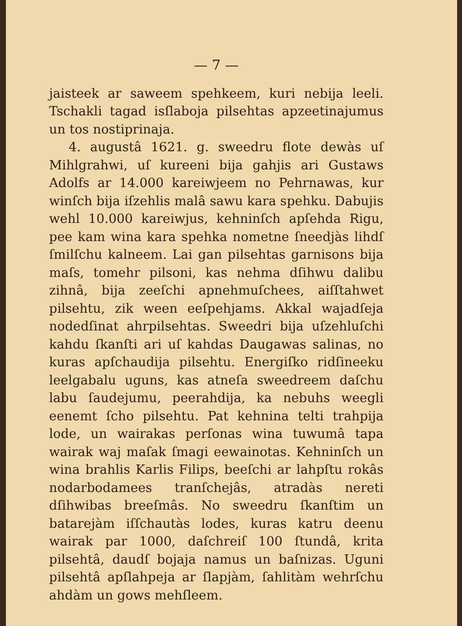— 7 —
jaisteek ar saweem spehkeem, kuri nebija leeli. Tschakli tagad isſlaboja pilsehtas apzeetinajumus un tos no­stiprinaja.
4. augustâ 1621. g. sweedru flote dewàs uſ Mihl­grahwi, uſ kureeni bija gahjis ari Gustaws Adolfs ar 14.000 kareiwjeem no Pehrnawas, kur winſch bija iſzehlis malâ sawu kara spehku. Dabujis wehl 10.000 kareiwjus, kehninſch apſehda Rigu, pee kam wina kara spehka nometne ſneedjàs lihdſ ſmilſchu kalneem. Lai gan pilsehtas garnisons bija maſs, tomehr pilsoni, kas nehma dſihwu dalibu zihnâ, bija zeeſchi apneh­muſchees, aiſſtahwet pilsehtu, zik ween eeſpehjams. Ak­kal wajadſeja nodedſinat ahrpilsehtas. Sweedri bija uſzehluſchi kahdu ſkanſti ari uſ kahdas Daugawas sa­linas, no kuras apſchaudija pilsehtu. Energiſko ridſi­neeku leelgabalu uguns, kas atneſa sweedreem daſchu labu ſaudejumu, peerahdija, ka nebuhs weegli eenemt ſcho pilsehtu. Pat kehnina telti trahpija lode, un wai­rakas perſonas wina tuwumâ tapa wairak waj maſak ſmagi eewainotas. Kehninſch un wina brahlis Kar­lis Filips, beeſchi ar lahpſtu rokâs nodarbodamees tranſchejâs, atradàs nereti dſihwibas breeſmâs. No sweedru ſkanſtim un batarejàm iſſchautàs lodes, ku­ras katru deenu wairak par 1000, daſchreiſ 100 ſtundâ, krita pilsehtâ, daudſ bojaja namus un baſnizas. Uguni pilsehtâ apſlahpeja ar ſlapjàm, ſahlitàm wehr­ſchu ahdàm un gows mehſleem.